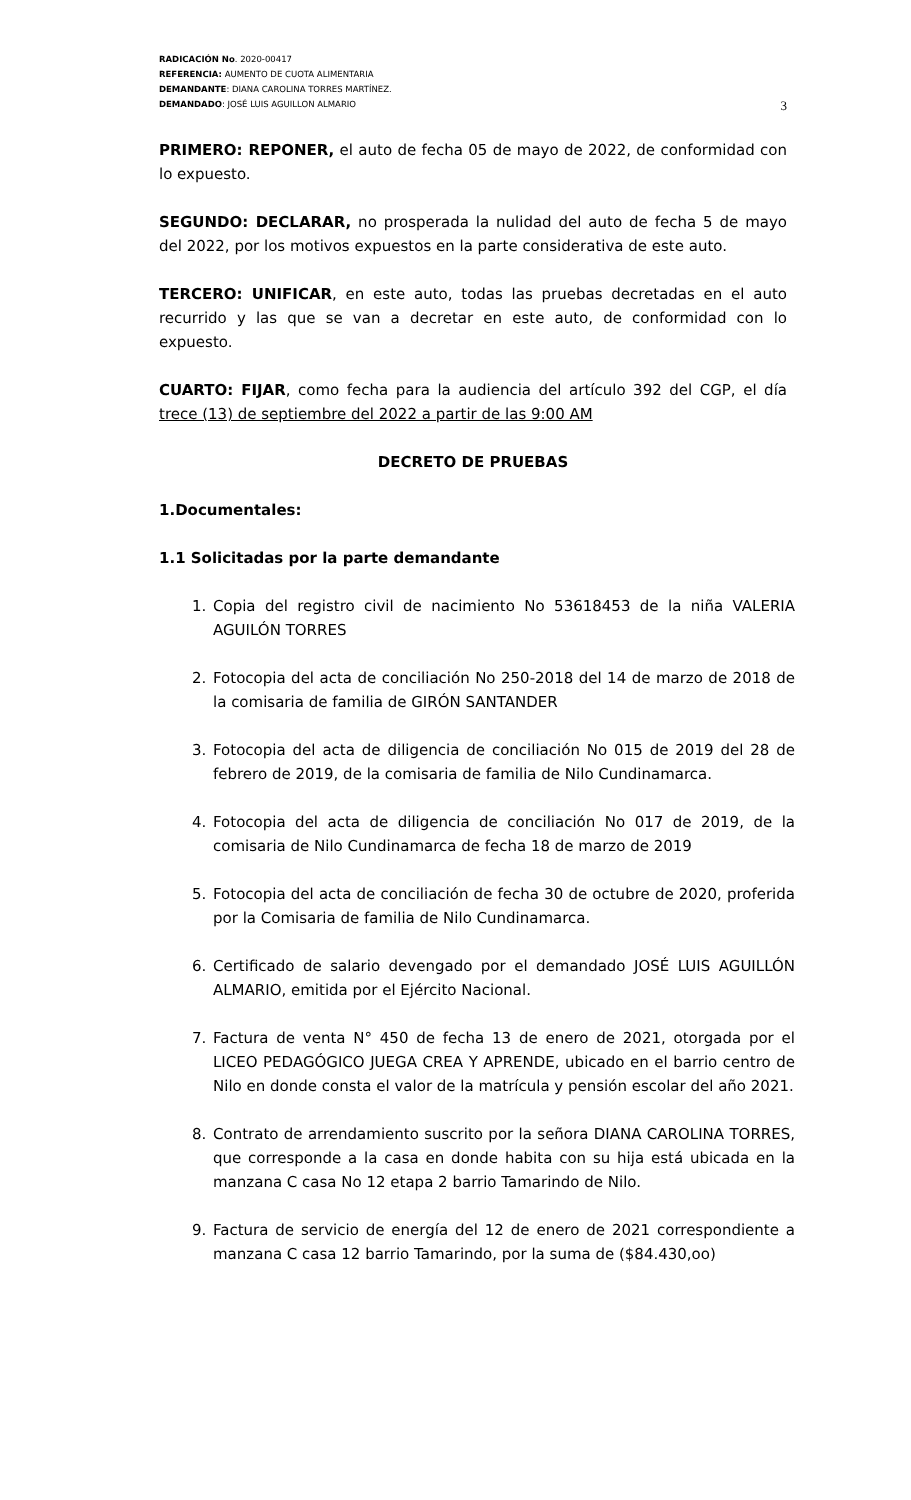RADICACIÓN No. 2020-00417
REFERENCIA: AUMENTO DE CUOTA ALIMENTARIA
DEMANDANTE: DIANA CAROLINA TORRES MARTÍNEZ.
DEMANDADO: JOSÉ LUIS AGUILLON ALMARIO
3
PRIMERO: REPONER, el auto de fecha 05 de mayo de 2022, de conformidad con lo expuesto.
SEGUNDO: DECLARAR, no prosperada la nulidad del auto de fecha 5 de mayo del 2022, por los motivos expuestos en la parte considerativa de este auto.
TERCERO: UNIFICAR, en este auto, todas las pruebas decretadas en el auto recurrido y las que se van a decretar en este auto, de conformidad con lo expuesto.
CUARTO: FIJAR, como fecha para la audiencia del artículo 392 del CGP, el día trece (13) de septiembre del 2022 a partir de las 9:00 AM
DECRETO DE PRUEBAS
1.Documentales:
1.1 Solicitadas por la parte demandante
1. Copia del registro civil de nacimiento No 53618453 de la niña VALERIA AGUILÓN TORRES
2. Fotocopia del acta de conciliación No 250-2018 del 14 de marzo de 2018 de la comisaria de familia de GIRÓN SANTANDER
3. Fotocopia del acta de diligencia de conciliación No 015 de 2019 del 28 de febrero de 2019, de la comisaria de familia de Nilo Cundinamarca.
4. Fotocopia del acta de diligencia de conciliación No 017 de 2019, de la comisaria de Nilo Cundinamarca de fecha 18 de marzo de 2019
5. Fotocopia del acta de conciliación de fecha 30 de octubre de 2020, proferida por la Comisaria de familia de Nilo Cundinamarca.
6. Certificado de salario devengado por el demandado JOSÉ LUIS AGUILLÓN ALMARIO, emitida por el Ejército Nacional.
7. Factura de venta N° 450 de fecha 13 de enero de 2021, otorgada por el LICEO PEDAGÓGICO JUEGA CREA Y APRENDE, ubicado en el barrio centro de Nilo en donde consta el valor de la matrícula y pensión escolar del año 2021.
8. Contrato de arrendamiento suscrito por la señora DIANA CAROLINA TORRES, que corresponde a la casa en donde habita con su hija está ubicada en la manzana C casa No 12 etapa 2 barrio Tamarindo de Nilo.
9. Factura de servicio de energía del 12 de enero de 2021 correspondiente a manzana C casa 12 barrio Tamarindo, por la suma de ($84.430,oo)